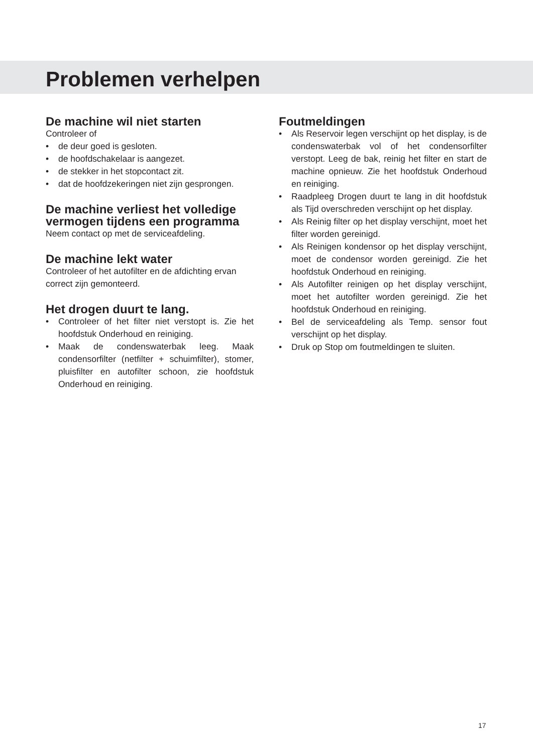Problemen verhelpen
De machine wil niet starten
Controleer of
• de deur goed is gesloten.
• de hoofdschakelaar is aangezet.
• de stekker in het stopcontact zit.
• dat de hoofdzekeringen niet zijn gesprongen.
De machine verliest het volledige vermogen tijdens een programma
Neem contact op met de serviceafdeling.
De machine lekt water
Controleer of het autofilter en de afdichting ervan correct zijn gemonteerd.
Het drogen duurt te lang.
• Controleer of het filter niet verstopt is. Zie het hoofdstuk Onderhoud en reiniging.
• Maak de condenswaterbak leeg. Maak condensorfilter (netfilter + schuimfilter), stomer, pluisfilter en autofilter schoon, zie hoofdstuk Onderhoud en reiniging.
Foutmeldingen
• Als Reservoir legen verschijnt op het display, is de condenswaterbak vol of het condensorfilter verstopt. Leeg de bak, reinig het filter en start de machine opnieuw. Zie het hoofdstuk Onderhoud en reiniging.
• Raadpleeg Drogen duurt te lang in dit hoofdstuk als Tijd overschreden verschijnt op het display.
• Als Reinig filter op het display verschijnt, moet het filter worden gereinigd.
• Als Reinigen kondensor op het display verschijnt, moet de condensor worden gereinigd. Zie het hoofdstuk Onderhoud en reiniging.
• Als Autofilter reinigen op het display verschijnt, moet het autofilter worden gereinigd. Zie het hoofdstuk Onderhoud en reiniging.
• Bel de serviceafdeling als Temp. sensor fout verschijnt op het display.
• Druk op Stop om foutmeldingen te sluiten.
17